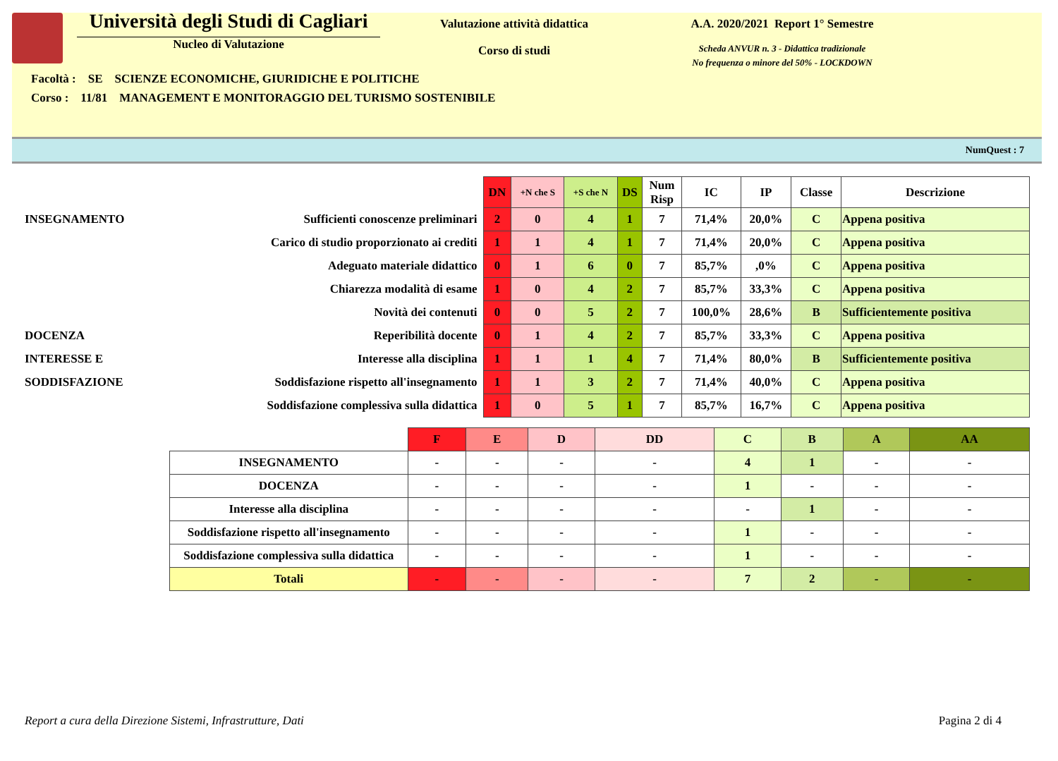Università degli Studi di Cagliari
Nucleo di Valutazione
Valutazione attività didattica
Corso di studi
A.A. 2020/2021 Report 1° Semestre
Scheda ANVUR n. 3 - Didattica tradizionale
No frequenza o minore del 50% - LOCKDOWN
Facoltà : SE SCIENZE ECONOMICHE, GIURIDICHE E POLITICHE
Corso : 11/81 MANAGEMENT E MONITORAGGIO DEL TURISMO SOSTENIBILE
NumQuest : 7
| | | DN | +N che S | +S che N | DS | Num Risp | IC | IP | Classe | Descrizione |
| INSEGNAMENTO | Sufficienti conoscenze preliminari | 2 | 0 | 4 | 1 | 7 | 71,4% | 20,0% | C | Appena positiva |
| | Carico di studio proporzionato ai crediti | 1 | 1 | 4 | 1 | 7 | 71,4% | 20,0% | C | Appena positiva |
| | Adeguato materiale didattico | 0 | 1 | 6 | 0 | 7 | 85,7% | ,0% | C | Appena positiva |
| | Chiarezza modalità di esame | 1 | 0 | 4 | 2 | 7 | 85,7% | 33,3% | C | Appena positiva |
| | Novità dei contenuti | 0 | 0 | 5 | 2 | 7 | 100,0% | 28,6% | B | Sufficientemente positiva |
| DOCENZA | Reperibilità docente | 0 | 1 | 4 | 2 | 7 | 85,7% | 33,3% | C | Appena positiva |
| INTERESSE E | Interesse alla disciplina | 1 | 1 | 1 | 4 | 7 | 71,4% | 80,0% | B | Sufficientemente positiva |
| SODDISFAZIONE | Soddisfazione rispetto all'insegnamento | 1 | 1 | 3 | 2 | 7 | 71,4% | 40,0% | C | Appena positiva |
| | Soddisfazione complessiva sulla didattica | 1 | 0 | 5 | 1 | 7 | 85,7% | 16,7% | C | Appena positiva |
| | F | E | D | DD | C | B | A | AA |
| --- | --- | --- | --- | --- | --- | --- | --- | --- |
| INSEGNAMENTO | - | - | - | - | 4 | 1 | - | - |
| DOCENZA | - | - | - | - | 1 | - | - | - |
| Interesse alla disciplina | - | - | - | - | - | 1 | - | - |
| Soddisfazione rispetto all'insegnamento | - | - | - | - | 1 | - | - | - |
| Soddisfazione complessiva sulla didattica | - | - | - | - | 1 | - | - | - |
| Totali | - | - | - | - | 7 | 2 | - | - |
Report a cura della Direzione Sistemi, Infrastrutture, Dati Pagina 2 di 4